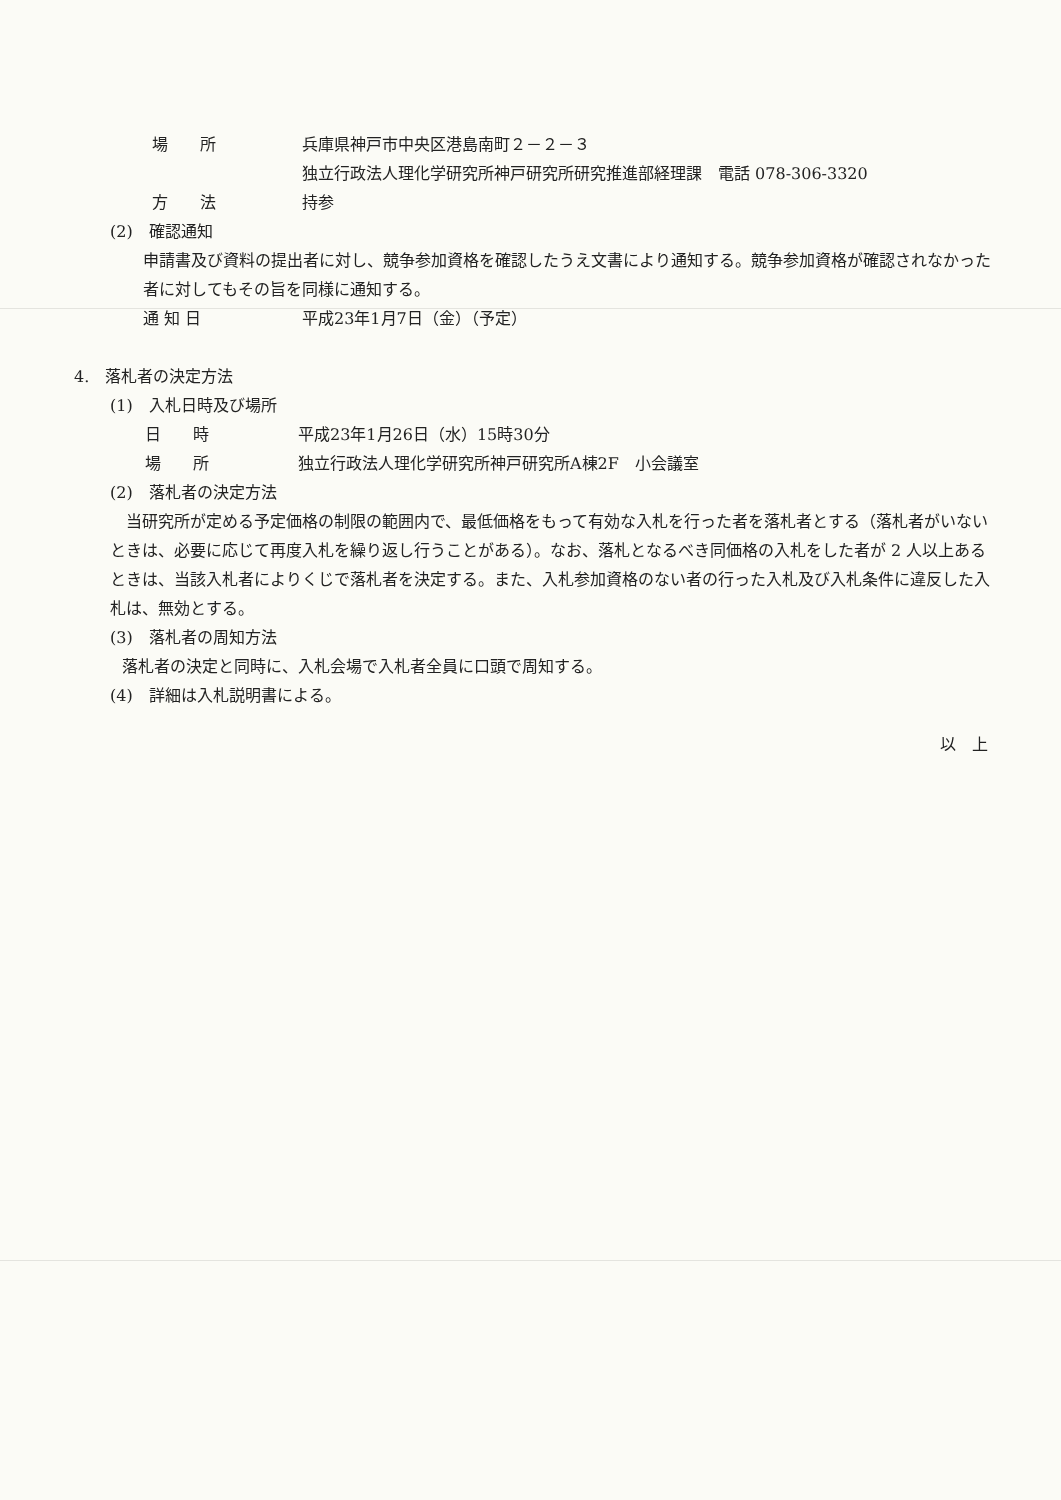場　　所 兵庫県神戸市中央区港島南町２－２－３
独立行政法人理化学研究所神戸研究所研究推進部経理課　電話 078-306-3320
方　　法 持参
(2)　確認通知
申請書及び資料の提出者に対し、競争参加資格を確認したうえ文書により通知する。競争参加資格が確認されなかった者に対してもその旨を同様に通知する。
通 知 日 平成23年1月7日（金）（予定）
4.　落札者の決定方法
(1)　入札日時及び場所
日　　時 平成23年1月26日（水）15時30分
場　　所 独立行政法人理化学研究所神戸研究所A棟2F　小会議室
(2)　落札者の決定方法
　当研究所が定める予定価格の制限の範囲内で、最低価格をもって有効な入札を行った者を落札者とする（落札者がいないときは、必要に応じて再度入札を繰り返し行うことがある）。なお、落札となるべき同価格の入札をした者が 2 人以上あるときは、当該入札者によりくじで落札者を決定する。また、入札参加資格のない者の行った入札及び入札条件に違反した入札は、無効とする。
(3)　落札者の周知方法
落札者の決定と同時に、入札会場で入札者全員に口頭で周知する。
(4)　詳細は入札説明書による。
以　上